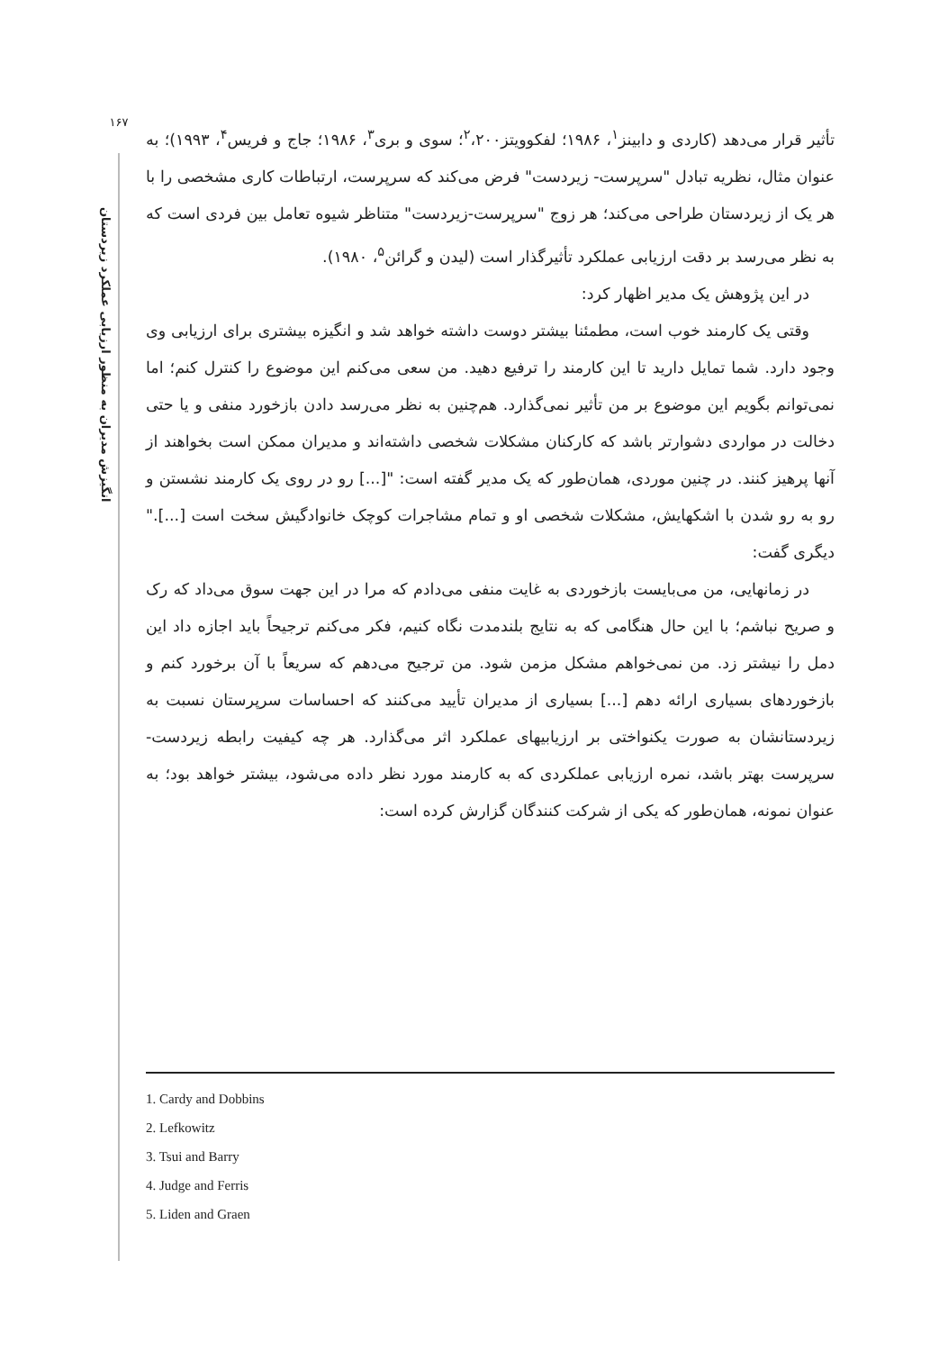۱۶۷
انگیزش مدیران به منظور ارزیابی عملکرد زیردستان
تأثیر قرار می‌دهد (کاردی و دابینز<sup>۱</sup>، ۱۹۸۶؛ لفکوویتز<sup>۲</sup>،۲۰۰؛ سوی و بری<sup>۳</sup>، ۱۹۸۶؛ جاج و فریس<sup>۴</sup>، ۱۹۹۳)؛ به عنوان مثال، نظریه تبادل "سرپرست- زیردست" فرض می‌کند که سرپرست، ارتباطات کاری مشخصی را با هر یک از زیردستان طراحی می‌کند؛ هر زوج "سرپرست-زیردست" متناظر شیوه تعامل بین فردی است که به نظر می‌رسد بر دقت ارزیابی عملکرد تأثیرگذار است (لیدن و گرائن<sup>۵</sup>، ۱۹۸۰).
در این پژوهش یک مدیر اظهار کرد:
وقتی یک کارمند خوب است، مطمئنا بیشتر دوست داشته خواهد شد و انگیزه بیشتری برای ارزیابی وی وجود دارد. شما تمایل دارید تا این کارمند را ترفیع دهید. من سعی می‌کنم این موضوع را کنترل کنم؛ اما نمی‌توانم بگویم این موضوع بر من تأثیر نمی‌گذارد. هم‌چنین به نظر می‌رسد دادن بازخورد منفی و یا حتی دخالت در مواردی دشوارتر باشد که کارکنان مشکلات شخصی داشته‌اند و مدیران ممکن است بخواهند از آنها پرهیز کنند. در چنین موردی، همان‌طور که یک مدیر گفته است: "[...] رو در روی یک کارمند نشستن و رو به رو شدن با اشکهایش، مشکلات شخصی او و تمام مشاجرات کوچک خانوادگیش سخت است [...]." دیگری گفت:
در زمانهایی، من می‌بایست بازخوردی به غایت منفی می‌دادم که مرا در این جهت سوق می‌داد که رک و صریح نباشم؛ با این حال هنگامی که به نتایج بلندمدت نگاه کنیم، فکر می‌کنم ترجیحاً باید اجازه داد این دمل را نیشتر زد. من نمی‌خواهم مشکل مزمن شود. من ترجیح می‌دهم که سریعاً با آن برخورد کنم و بازخوردهای بسیاری ارائه دهم [...] بسیاری از مدیران تأیید می‌کنند که احساسات سرپرستان نسبت به زیردستانشان به صورت یکنواختی بر ارزیابیهای عملکرد اثر می‌گذارد. هر چه کیفیت رابطه زیردست-سرپرست بهتر باشد، نمره ارزیابی عملکردی که به کارمند مورد نظر داده می‌شود، بیشتر خواهد بود؛ به عنوان نمونه، همان‌طور که یکی از شرکت کنندگان گزارش کرده است:
1. Cardy and Dobbins
2. Lefkowitz
3. Tsui and Barry
4. Judge and Ferris
5. Liden and Graen